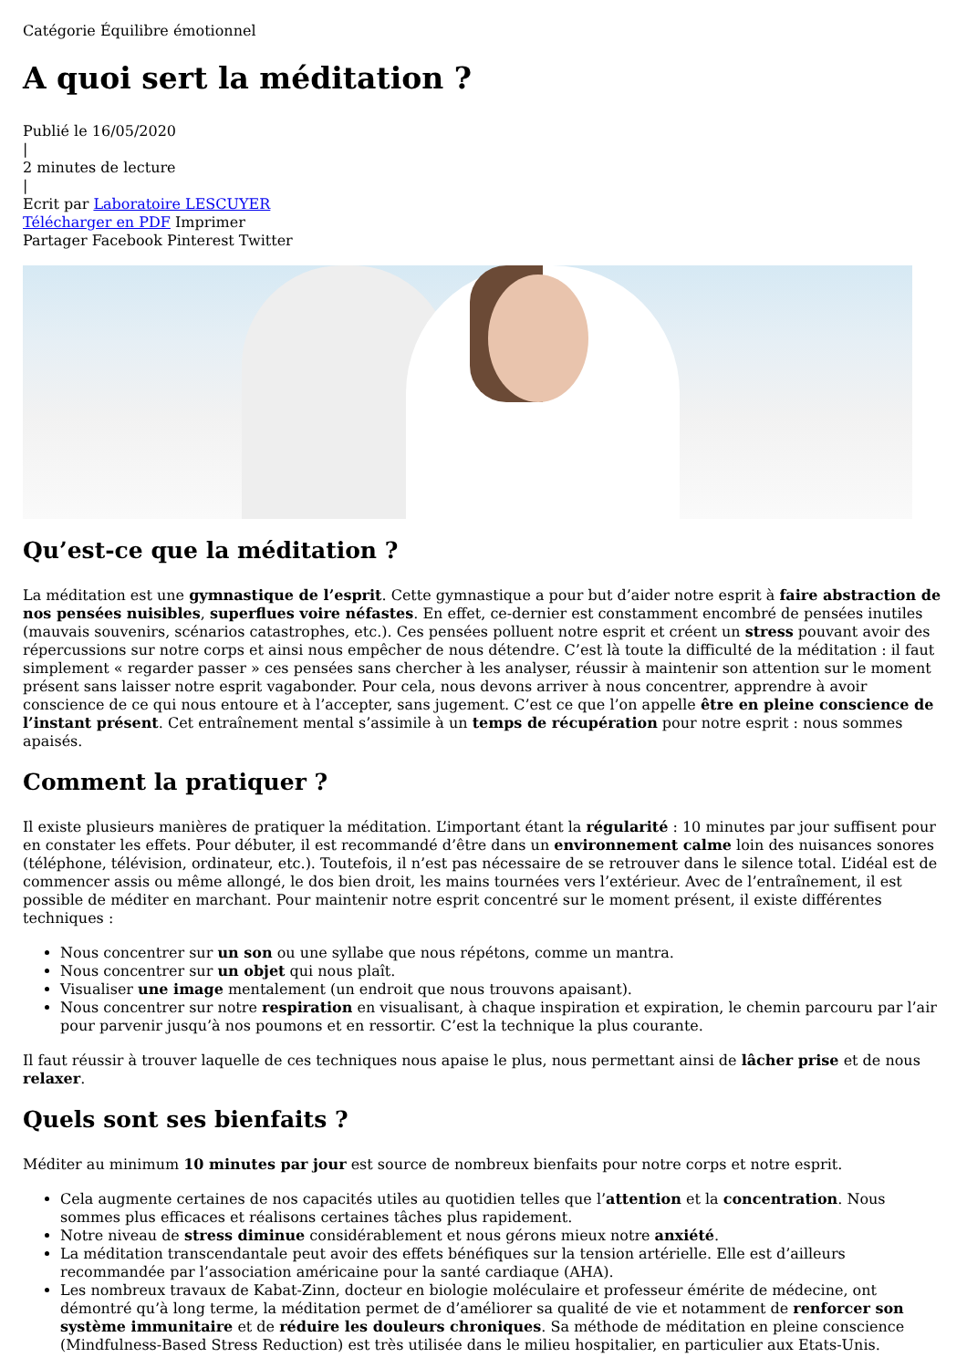Catégorie Équilibre émotionnel
A quoi sert la méditation ?
Publié le 16/05/2020
|
2 minutes de lecture
|
Ecrit par Laboratoire LESCUYER
Télécharger en PDF Imprimer
Partager Facebook Pinterest Twitter
Qu’est-ce que la méditation ?
La méditation est une gymnastique de l’esprit. Cette gymnastique a pour but d’aider notre esprit à faire abstraction de nos pensées nuisibles, superflues voire néfastes. En effet, ce-dernier est constamment encombré de pensées inutiles (mauvais souvenirs, scénarios catastrophes, etc.). Ces pensées polluent notre esprit et créent un stress pouvant avoir des répercussions sur notre corps et ainsi nous empêcher de nous détendre. C’est là toute la difficulté de la méditation : il faut simplement « regarder passer » ces pensées sans chercher à les analyser, réussir à maintenir son attention sur le moment présent sans laisser notre esprit vagabonder. Pour cela, nous devons arriver à nous concentrer, apprendre à avoir conscience de ce qui nous entoure et à l’accepter, sans jugement. C’est ce que l’on appelle être en pleine conscience de l’instant présent. Cet entraînement mental s’assimile à un temps de récupération pour notre esprit : nous sommes apaisés.
Comment la pratiquer ?
Il existe plusieurs manières de pratiquer la méditation. L’important étant la régularité : 10 minutes par jour suffisent pour en constater les effets. Pour débuter, il est recommandé d’être dans un environnement calme loin des nuisances sonores (téléphone, télévision, ordinateur, etc.). Toutefois, il n’est pas nécessaire de se retrouver dans le silence total. L’idéal est de commencer assis ou même allongé, le dos bien droit, les mains tournées vers l’extérieur. Avec de l’entraînement, il est possible de méditer en marchant. Pour maintenir notre esprit concentré sur le moment présent, il existe différentes techniques :
Nous concentrer sur un son ou une syllabe que nous répétons, comme un mantra.
Nous concentrer sur un objet qui nous plaît.
Visualiser une image mentalement (un endroit que nous trouvons apaisant).
Nous concentrer sur notre respiration en visualisant, à chaque inspiration et expiration, le chemin parcouru par l’air pour parvenir jusqu’à nos poumons et en ressortir. C’est la technique la plus courante.
Il faut réussir à trouver laquelle de ces techniques nous apaise le plus, nous permettant ainsi de lâcher prise et de nous relaxer.
Quels sont ses bienfaits ?
Méditer au minimum 10 minutes par jour est source de nombreux bienfaits pour notre corps et notre esprit.
Cela augmente certaines de nos capacités utiles au quotidien telles que l’attention et la concentration. Nous sommes plus efficaces et réalisons certaines tâches plus rapidement.
Notre niveau de stress diminue considérablement et nous gérons mieux notre anxiété.
La méditation transcendantale peut avoir des effets bénéfiques sur la tension artérielle. Elle est d’ailleurs recommandée par l’association américaine pour la santé cardiaque (AHA).
Les nombreux travaux de Kabat-Zinn, docteur en biologie moléculaire et professeur émérite de médecine, ont démontré qu’à long terme, la méditation permet de d’améliorer sa qualité de vie et notamment de renforcer son système immunitaire et de réduire les douleurs chroniques. Sa méthode de méditation en pleine conscience (Mindfulness-Based Stress Reduction) est très utilisée dans le milieu hospitalier, en particulier aux Etats-Unis.